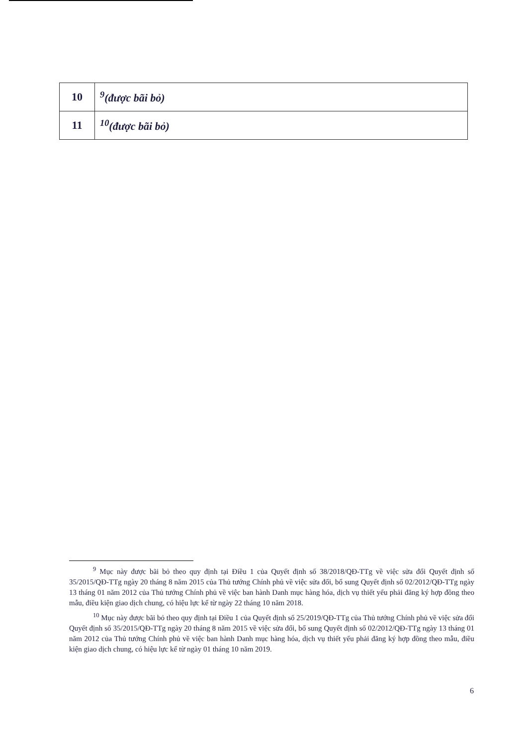| 10 | <sup>9</sup> (được bãi bỏ) |
| 11 | <sup>10</sup> (được bãi bỏ) |
<sup>9</sup> Mục này được bãi bỏ theo quy định tại Điều 1 của Quyết định số 38/2018/QĐ-TTg về việc sửa đổi Quyết định số 35/2015/QĐ-TTg ngày 20 tháng 8 năm 2015 của Thủ tướng Chính phủ về việc sửa đổi, bổ sung Quyết định số 02/2012/QĐ-TTg ngày 13 tháng 01 năm 2012 của Thủ tướng Chính phủ về việc ban hành Danh mục hàng hóa, dịch vụ thiết yếu phải đăng ký hợp đồng theo mẫu, điều kiện giao dịch chung, có hiệu lực kể từ ngày 22 tháng 10 năm 2018.
<sup>10</sup> Mục này được bãi bỏ theo quy định tại Điều 1 của Quyết định số 25/2019/QĐ-TTg của Thủ tướng Chính phủ về việc sửa đổi Quyết định số 35/2015/QĐ-TTg ngày 20 tháng 8 năm 2015 về việc sửa đổi, bổ sung Quyết định số 02/2012/QĐ-TTg ngày 13 tháng 01 năm 2012 của Thủ tướng Chính phủ về việc ban hành Danh mục hàng hóa, dịch vụ thiết yếu phải đăng ký hợp đồng theo mẫu, điều kiện giao dịch chung, có hiệu lực kể từ ngày 01 tháng 10 năm 2019.
6